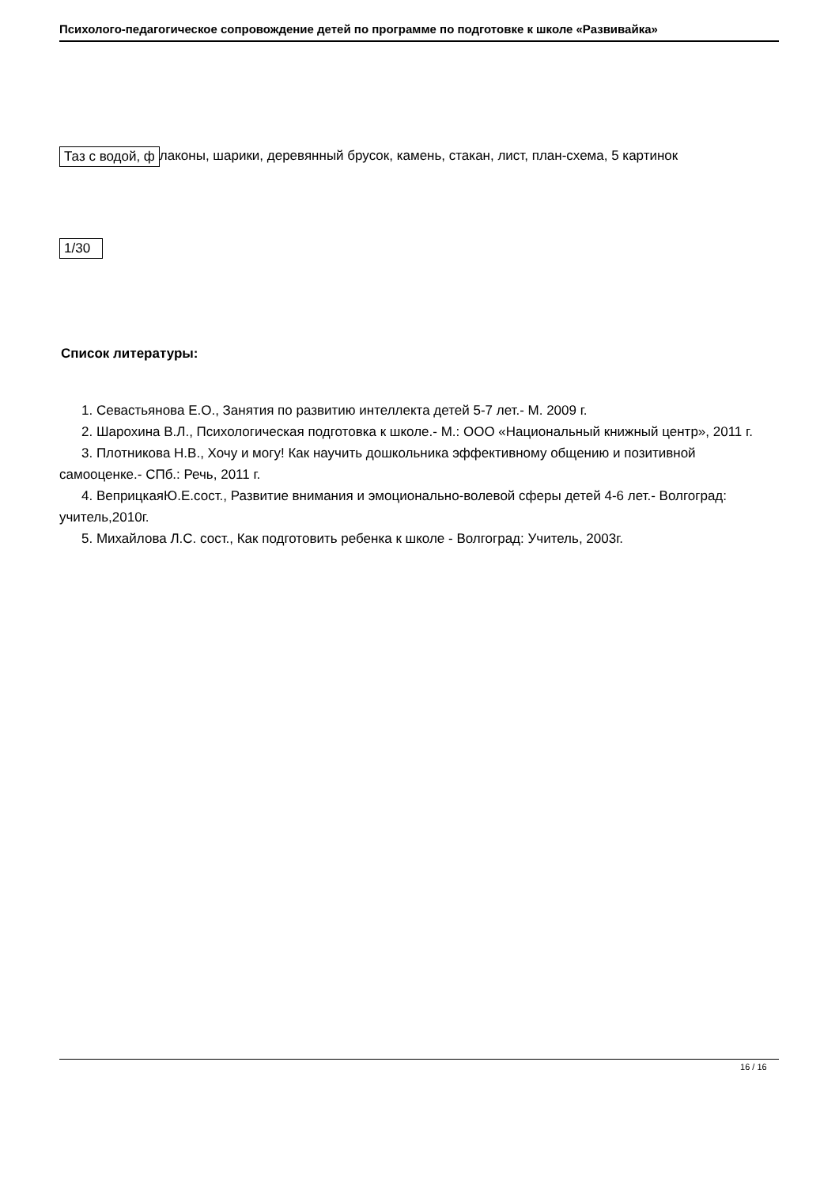Психолого-педагогическое сопровождение детей по программе по подготовке к школе «Развивайка»
| Таз с водой, ф |
лаконы, шарики, деревянный брусок, камень, стакан, лист, план-схема, 5 картинок
| 1/30 |
Список литературы:
1. Севастьянова Е.О., Занятия по развитию интеллекта детей 5-7 лет.- М. 2009 г.
2. Шарохина В.Л., Психологическая подготовка к школе.- М.: ООО «Национальный книжный центр», 2011 г.
3. Плотникова Н.В., Хочу и могу! Как научить дошкольника эффективному общению и позитивной самооценке.- СПб.: Речь, 2011 г.
4. ВеприцкаяЮ.Е.сост., Развитие внимания и эмоционально-волевой сферы детей 4-6 лет.- Волгоград: учитель,2010г.
5. Михайлова Л.С. сост., Как подготовить ребенка к школе - Волгоград: Учитель, 2003г.
16 / 16